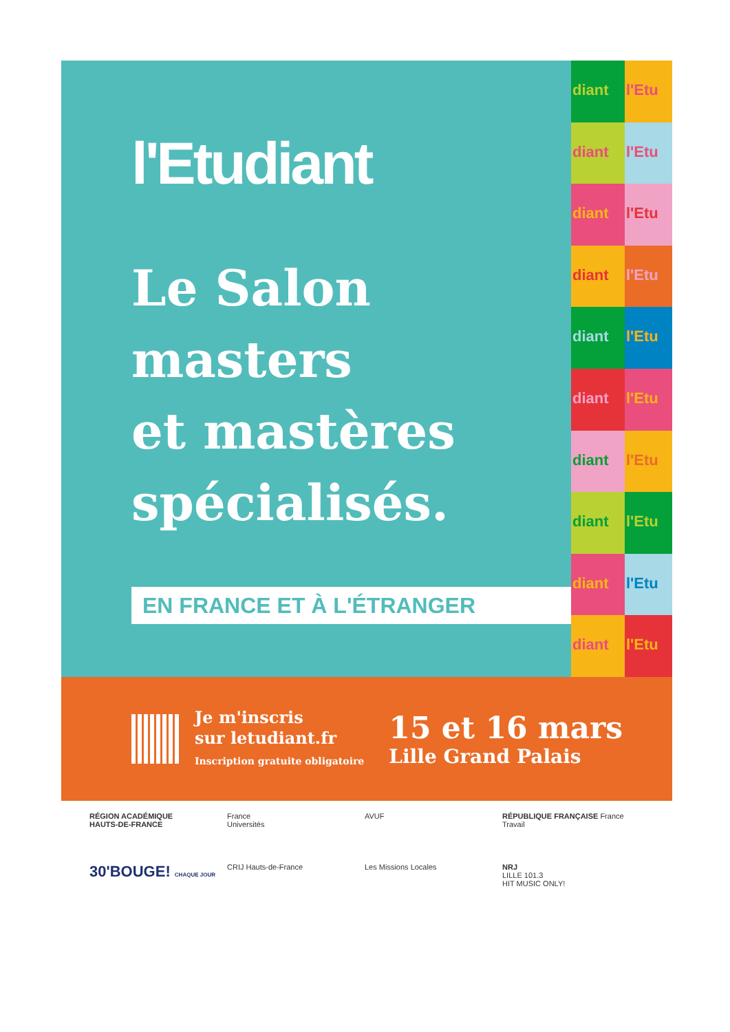l'Etudiant
Le Salon
masters
et mastères
spécialisés.
EN FRANCE ET À L'ÉTRANGER
diant
l'Etu
diant
l'Etu
diant
l'Etu
diant
l'Etu
diant
l'Etu
diant
l'Etu
diant
l'Etu
diant
l'Etu
diant
l'Etu
diant
l'Etu
Je m'inscris
sur letudiant.fr
Inscription gratuite obligatoire
15 et 16 mars
Lille Grand Palais
RÉGION ACADÉMIQUE
HAUTS-DE-FRANCE
France
Universités
AVUF
RÉPUBLIQUE FRANÇAISE France Travail
30'BOUGE! CHAQUE JOUR
CRIJ Hauts-de-France
Les Missions Locales
NRJ
LILLE 101.3
HIT MUSIC ONLY!